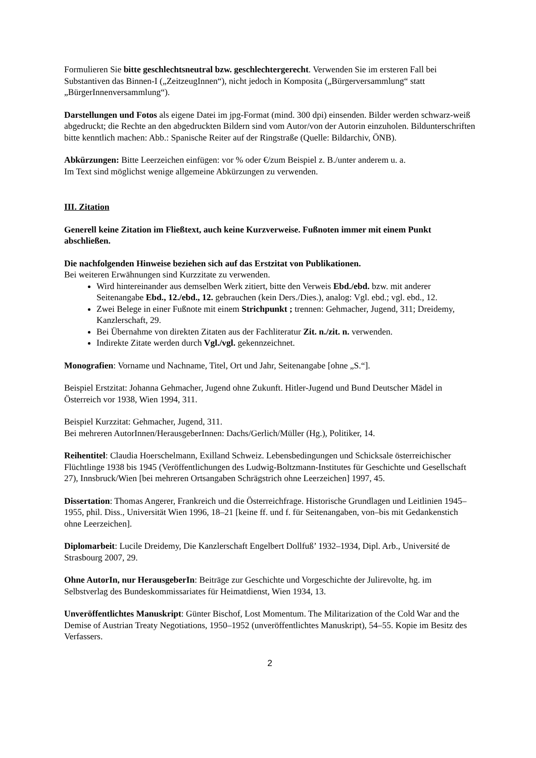Formulieren Sie bitte geschlechtsneutral bzw. geschlechtergerecht. Verwenden Sie im ersteren Fall bei Substantiven das Binnen-I („ZeitzeugInnen“), nicht jedoch in Komposita („Bürgerversammlung“ statt „BürgerInnenversammlung“).
Darstellungen und Fotos als eigene Datei im jpg-Format (mind. 300 dpi) einsenden. Bilder werden schwarz-weiß abgedruckt; die Rechte an den abgedruckten Bildern sind vom Autor/von der Autorin einzuholen. Bildunterschriften bitte kenntlich machen: Abb.: Spanische Reiter auf der Ringstraße (Quelle: Bildarchiv, ÖNB).
Abkürzungen: Bitte Leerzeichen einfügen: vor % oder €/zum Beispiel z. B./unter anderem u. a.
Im Text sind möglichst wenige allgemeine Abkürzungen zu verwenden.
III. Zitation
Generell keine Zitation im Fließtext, auch keine Kurzverweise. Fußnoten immer mit einem Punkt abschließen.
Die nachfolgenden Hinweise beziehen sich auf das Erstzitat von Publikationen.
Bei weiteren Erwähnungen sind Kurzzitate zu verwenden.
Wird hintereinander aus demselben Werk zitiert, bitte den Verweis Ebd./ebd. bzw. mit anderer Seitenangabe Ebd., 12./ebd., 12. gebrauchen (kein Ders./Dies.), analog: Vgl. ebd.; vgl. ebd., 12.
Zwei Belege in einer Fußnote mit einem Strichpunkt ; trennen: Gehmacher, Jugend, 311; Dreidemy, Kanzlerschaft, 29.
Bei Übernahme von direkten Zitaten aus der Fachliteratur Zit. n./zit. n. verwenden.
Indirekte Zitate werden durch Vgl./vgl. gekennzeichnet.
Monografien: Vorname und Nachname, Titel, Ort und Jahr, Seitenangabe [ohne „S.“].
Beispiel Erstzitat: Johanna Gehmacher, Jugend ohne Zukunft. Hitler-Jugend und Bund Deutscher Mädel in Österreich vor 1938, Wien 1994, 311.
Beispiel Kurzzitat: Gehmacher, Jugend, 311.
Bei mehreren AutorInnen/HerausgeberInnen: Dachs/Gerlich/Müller (Hg.), Politiker, 14.
Reihentitel: Claudia Hoerschelmann, Exilland Schweiz. Lebensbedingungen und Schicksale österreichischer Flüchtlinge 1938 bis 1945 (Veröffentlichungen des Ludwig-Boltzmann-Institutes für Geschichte und Gesellschaft 27), Innsbruck/Wien [bei mehreren Ortsangaben Schrägstrich ohne Leerzeichen] 1997, 45.
Dissertation: Thomas Angerer, Frankreich und die Österreichfrage. Historische Grundlagen und Leitlinien 1945–1955, phil. Diss., Universität Wien 1996, 18–21 [keine ff. und f. für Seitenangaben, von–bis mit Gedankenstich ohne Leerzeichen].
Diplomarbeit: Lucile Dreidemy, Die Kanzlerschaft Engelbert Dollfuß’ 1932–1934, Dipl. Arb., Université de Strasbourg 2007, 29.
Ohne AutorIn, nur HerausgeberIn: Beiträge zur Geschichte und Vorgeschichte der Julirevolte, hg. im Selbstverlag des Bundeskommissariates für Heimatdienst, Wien 1934, 13.
Unveröffentlichtes Manuskript: Günter Bischof, Lost Momentum. The Militarization of the Cold War and the Demise of Austrian Treaty Negotiations, 1950–1952 (unveröffentlichtes Manuskript), 54–55. Kopie im Besitz des Verfassers.
2